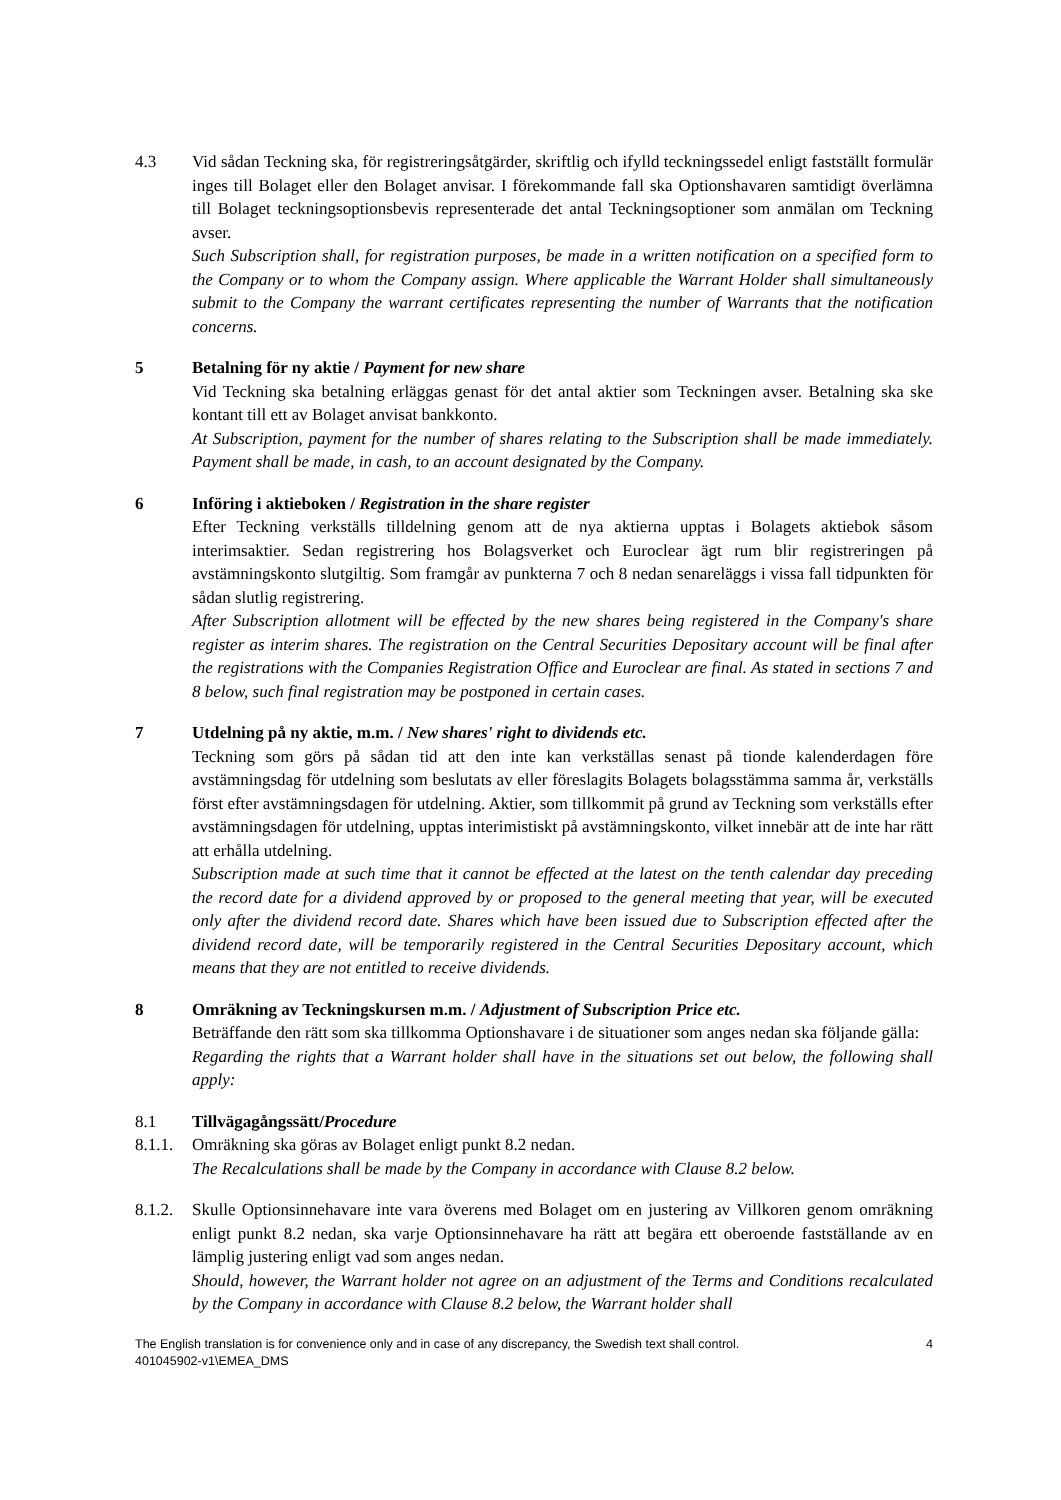4.3 Vid sådan Teckning ska, för registreringsåtgärder, skriftlig och ifylld teckningssedel enligt fastställt formulär inges till Bolaget eller den Bolaget anvisar. I förekommande fall ska Optionshavaren samtidigt överlämna till Bolaget teckningsoptionsbevis representerade det antal Teckningsoptioner som anmälan om Teckning avser.
Such Subscription shall, for registration purposes, be made in a written notification on a specified form to the Company or to whom the Company assign. Where applicable the Warrant Holder shall simultaneously submit to the Company the warrant certificates representing the number of Warrants that the notification concerns.
5 Betalning för ny aktie / Payment for new share
Vid Teckning ska betalning erläggas genast för det antal aktier som Teckningen avser. Betalning ska ske kontant till ett av Bolaget anvisat bankkonto.
At Subscription, payment for the number of shares relating to the Subscription shall be made immediately. Payment shall be made, in cash, to an account designated by the Company.
6 Införing i aktieboken / Registration in the share register
Efter Teckning verkställs tilldelning genom att de nya aktierna upptas i Bolagets aktiebok såsom interimsaktier. Sedan registrering hos Bolagsverket och Euroclear ägt rum blir registreringen på avstämningskonto slutgiltig. Som framgår av punkterna 7 och 8 nedan senareläggs i vissa fall tidpunkten för sådan slutlig registrering.
After Subscription allotment will be effected by the new shares being registered in the Company's share register as interim shares. The registration on the Central Securities Depositary account will be final after the registrations with the Companies Registration Office and Euroclear are final. As stated in sections 7 and 8 below, such final registration may be postponed in certain cases.
7 Utdelning på ny aktie, m.m. / New shares' right to dividends etc.
Teckning som görs på sådan tid att den inte kan verkställas senast på tionde kalenderdagen före avstämningsdag för utdelning som beslutats av eller föreslagits Bolagets bolagsstämma samma år, verkställs först efter avstämningsdagen för utdelning. Aktier, som tillkommit på grund av Teckning som verkställs efter avstämningsdagen för utdelning, upptas interimistiskt på avstämningskonto, vilket innebär att de inte har rätt att erhålla utdelning.
Subscription made at such time that it cannot be effected at the latest on the tenth calendar day preceding the record date for a dividend approved by or proposed to the general meeting that year, will be executed only after the dividend record date. Shares which have been issued due to Subscription effected after the dividend record date, will be temporarily registered in the Central Securities Depositary account, which means that they are not entitled to receive dividends.
8 Omräkning av Teckningskursen m.m. / Adjustment of Subscription Price etc.
Beträffande den rätt som ska tillkomma Optionshavare i de situationer som anges nedan ska följande gälla:
Regarding the rights that a Warrant holder shall have in the situations set out below, the following shall apply:
8.1 Tillvägagångssätt/Procedure
8.1.1.
Omräkning ska göras av Bolaget enligt punkt 8.2 nedan.
The Recalculations shall be made by the Company in accordance with Clause 8.2 below.
8.1.2.
Skulle Optionsinnehavare inte vara överens med Bolaget om en justering av Villkoren genom omräkning enligt punkt 8.2 nedan, ska varje Optionsinnehavare ha rätt att begära ett oberoende fastställande av en lämplig justering enligt vad som anges nedan.
Should, however, the Warrant holder not agree on an adjustment of the Terms and Conditions recalculated by the Company in accordance with Clause 8.2 below, the Warrant holder shall
The English translation is for convenience only and in case of any discrepancy, the Swedish text shall control.
401045902-v1\EMEA_DMS
4